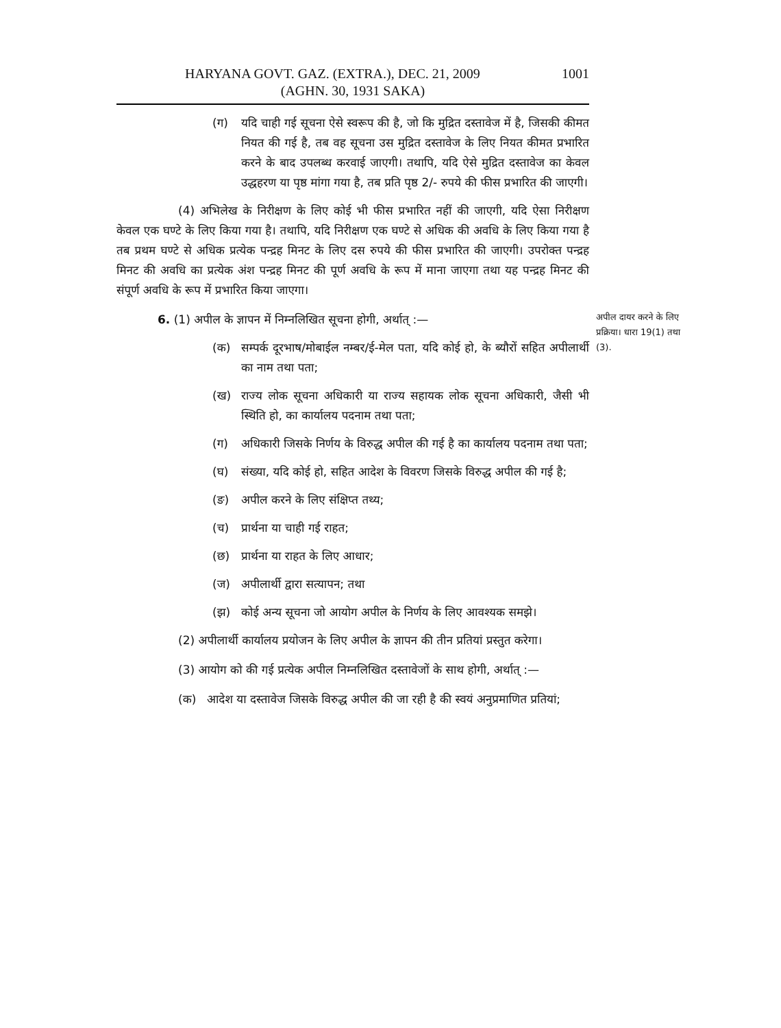HARYANA GOVT. GAZ. (EXTRA.), DEC. 21, 2009 1001
(AGHN. 30, 1931 SAKA)
(ग) यदि चाही गई सूचना ऐसे स्वरूप की है, जो कि मुद्रित दस्तावेज में है, जिसकी कीमत नियत की गई है, तब वह सूचना उस मुद्रित दस्तावेज के लिए नियत कीमत प्रभारित करने के बाद उपलब्ध करवाई जाएगी। तथापि, यदि ऐसे मुद्रित दस्तावेज का केवल उद्धहरण या पृष्ठ मांगा गया है, तब प्रति पृष्ठ 2/- रुपये की फीस प्रभारित की जाएगी।
(4) अभिलेख के निरीक्षण के लिए कोई भी फीस प्रभारित नहीं की जाएगी, यदि ऐसा निरीक्षण केवल एक घण्टे के लिए किया गया है। तथापि, यदि निरीक्षण एक घण्टे से अधिक की अवधि के लिए किया गया है तब प्रथम घण्टे से अधिक प्रत्येक पन्द्रह मिनट के लिए दस रुपये की फीस प्रभारित की जाएगी। उपरोक्त पन्द्रह मिनट की अवधि का प्रत्येक अंश पन्द्रह मिनट की पूर्ण अवधि के रूप में माना जाएगा तथा यह पन्द्रह मिनट की संपूर्ण अवधि के रूप में प्रभारित किया जाएगा।
अपील दायर करने के लिए प्रक्रिया। धारा 19(1) तथा (3).
6. (1) अपील के ज्ञापन में निम्नलिखित सूचना होगी, अर्थात् :—
(क) सम्पर्क दूरभाष/मोबाईल नम्बर/ई-मेल पता, यदि कोई हो, के ब्यौरों सहित अपीलार्थी का नाम तथा पता;
(ख) राज्य लोक सूचना अधिकारी या राज्य सहायक लोक सूचना अधिकारी, जैसी भी स्थिति हो, का कार्यालय पदनाम तथा पता;
(ग) अधिकारी जिसके निर्णय के विरुद्ध अपील की गई है का कार्यालय पदनाम तथा पता;
(घ) संख्या, यदि कोई हो, सहित आदेश के विवरण जिसके विरुद्ध अपील की गई है;
(ङ) अपील करने के लिए संक्षिप्त तथ्य;
(च) प्रार्थना या चाही गई राहत;
(छ) प्रार्थना या राहत के लिए आधार;
(ज) अपीलार्थी द्वारा सत्यापन; तथा
(झ) कोई अन्य सूचना जो आयोग अपील के निर्णय के लिए आवश्यक समझे।
(2) अपीलार्थी कार्यालय प्रयोजन के लिए अपील के ज्ञापन की तीन प्रतियां प्रस्तुत करेगा।
(3) आयोग को की गई प्रत्येक अपील निम्नलिखित दस्तावेजों के साथ होगी, अर्थात् :—
(क) आदेश या दस्तावेज जिसके विरुद्ध अपील की जा रही है की स्वयं अनुप्रमाणित प्रतियां;